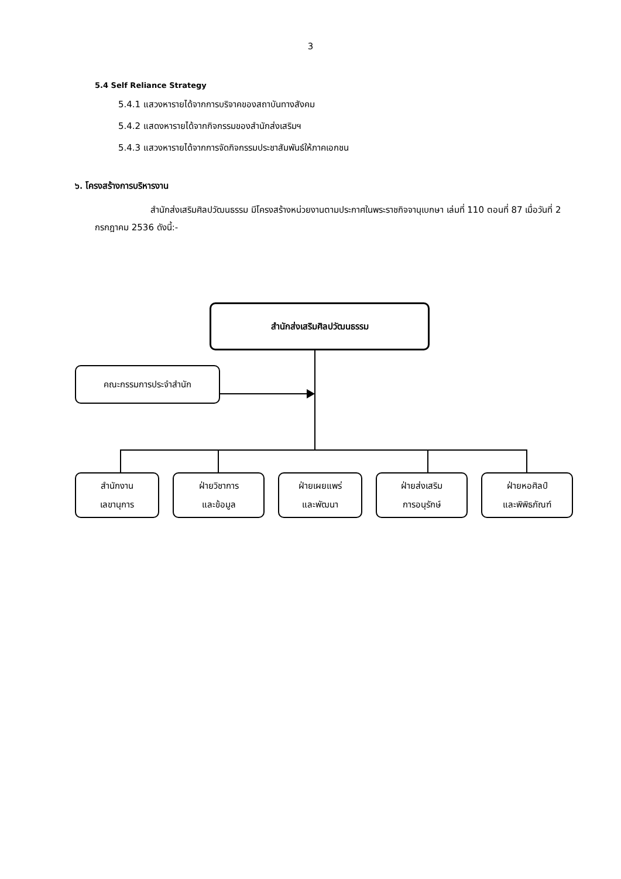3
5.4 Self Reliance Strategy
5.4.1 แสวงหารายได้จากการบริจาคของสถาบันทางสังคม
5.4.2 แสดงหารายได้จากกิจกรรมของสำนักส่งเสริมฯ
5.4.3 แสวงหารายได้จากการจัดกิจกรรมประชาสัมพันธ์ให้ภาคเอกชน
๖. โครงสร้างการบริหารงาน
สำนักส่งเสริมศิลปวัฒนธรรม มีโครงสร้างหน่วยงานตามประกาศในพระราชกิจจานุเบกษา เล่มที่ 110 ตอนที่ 87 เมื่อวันที่ 2 กรกฎาคม 2536 ดังนี้:-
สำนักส่งเสริมศิลปวัฒนธรรม
คณะกรรมการประจำสำนัก
สำนักงาน
เลขานุการ
ฝ่ายวิชาการ
และข้อมูล
ฝ่ายเผยแพร่
และพัฒนา
ฝ่ายส่งเสริม
การอนุรักษ์
ฝ่ายหอศิลป์
และพิพิธภัณฑ์